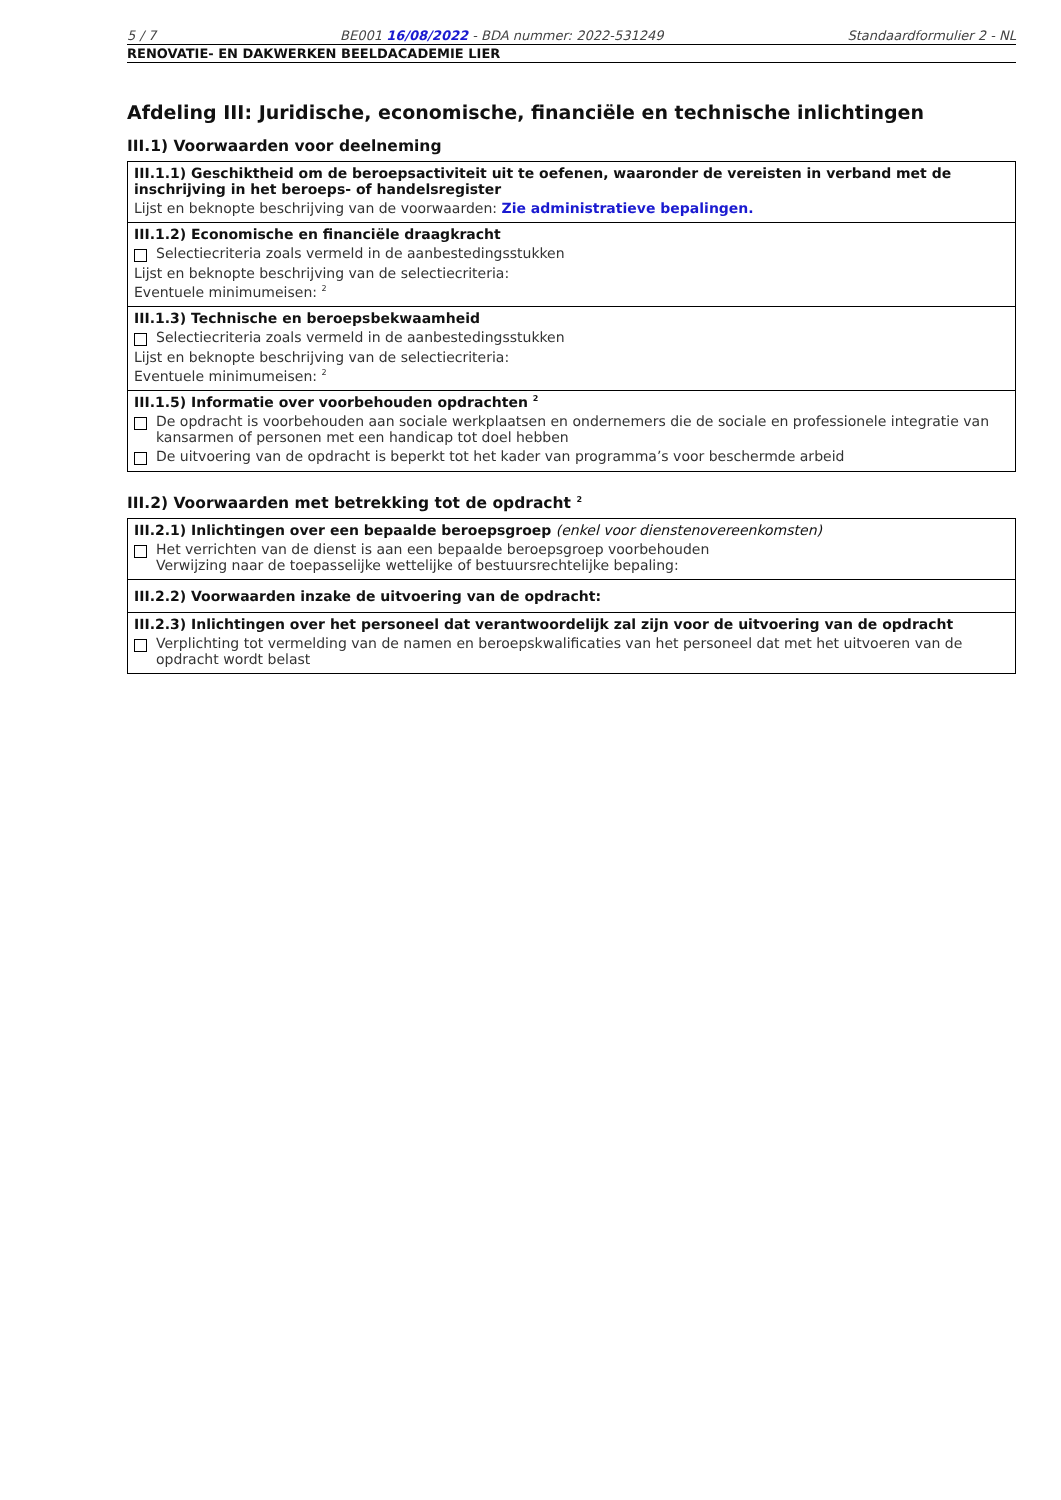5 / 7 BE001 16/08/2022 - BDA nummer: 2022-531249 Standaardformulier 2 - NL
RENOVATIE- EN DAKWERKEN BEELDACADEMIE LIER
Afdeling III: Juridische, economische, financiële en technische inlichtingen
III.1) Voorwaarden voor deelneming
III.1.1) Geschiktheid om de beroepsactiviteit uit te oefenen, waaronder de vereisten in verband met de inschrijving in het beroeps- of handelsregister
Lijst en beknopte beschrijving van de voorwaarden: Zie administratieve bepalingen.
III.1.2) Economische en financiële draagkracht
Selectiecriteria zoals vermeld in de aanbestedingsstukken
Lijst en beknopte beschrijving van de selectiecriteria:
Eventuele minimumeisen: <sup>2</sup>
III.1.3) Technische en beroepsbekwaamheid
Selectiecriteria zoals vermeld in de aanbestedingsstukken
Lijst en beknopte beschrijving van de selectiecriteria:
Eventuele minimumeisen: <sup>2</sup>
III.1.5) Informatie over voorbehouden opdrachten <sup>2</sup>
De opdracht is voorbehouden aan sociale werkplaatsen en ondernemers die de sociale en professionele integratie van kansarmen of personen met een handicap tot doel hebben
De uitvoering van de opdracht is beperkt tot het kader van programma’s voor beschermde arbeid
III.2) Voorwaarden met betrekking tot de opdracht <sup>2</sup>
III.2.1) Inlichtingen over een bepaalde beroepsgroep (enkel voor dienstenovereenkomsten)
Het verrichten van de dienst is aan een bepaalde beroepsgroep voorbehouden
Verwijzing naar de toepasselijke wettelijke of bestuursrechtelijke bepaling:
III.2.2) Voorwaarden inzake de uitvoering van de opdracht:
III.2.3) Inlichtingen over het personeel dat verantwoordelijk zal zijn voor de uitvoering van de opdracht
Verplichting tot vermelding van de namen en beroepskwalificaties van het personeel dat met het uitvoeren van de opdracht wordt belast